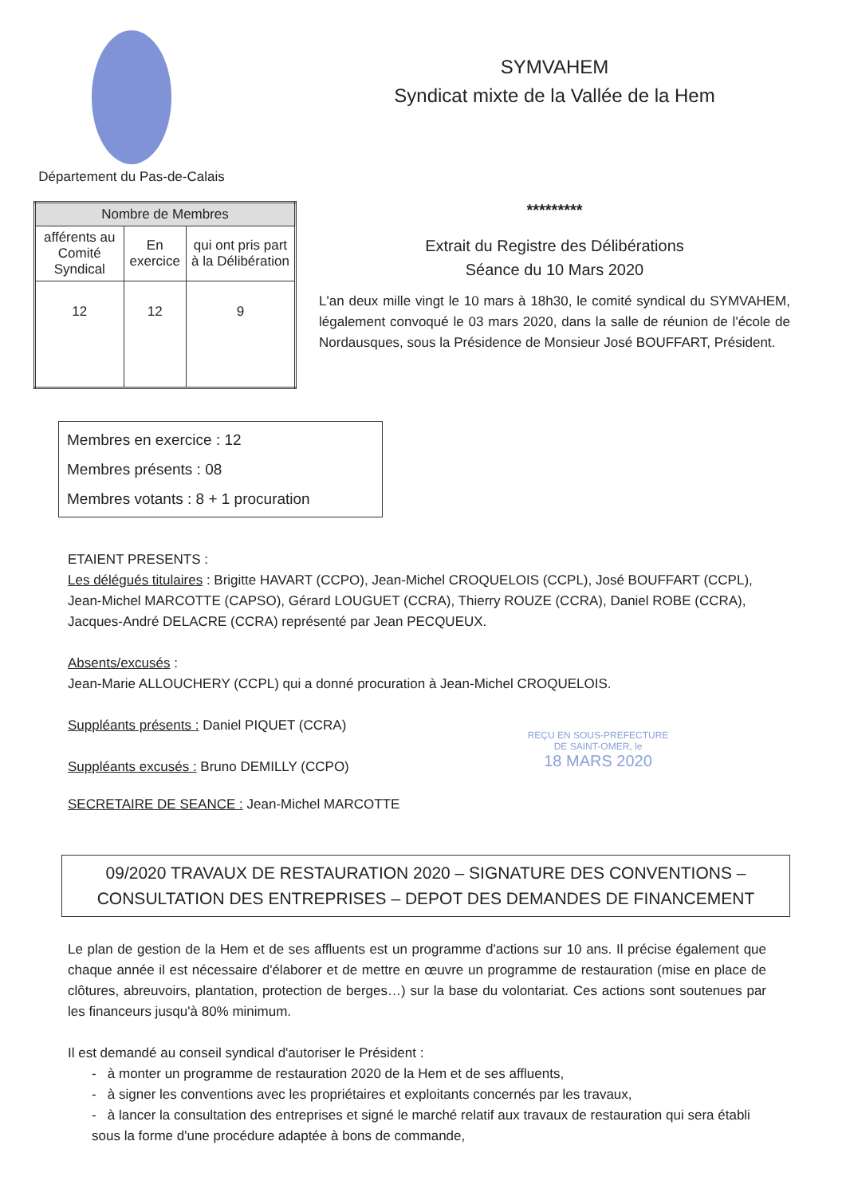Département du Pas-de-Calais
SYMVAHEM
Syndicat mixte de la Vallée de la Hem
| Nombre de Membres | | |
| --- | --- | --- |
| afférents au Comité Syndical | En exercice | qui ont pris part à la Délibération |
| 12 | 12 | 9 |
*********
Extrait du Registre des Délibérations
Séance du 10 Mars 2020
L'an deux mille vingt le 10 mars à 18h30, le comité syndical du SYMVAHEM, légalement convoqué le 03 mars 2020, dans la salle de réunion de l'école de Nordausques, sous la Présidence de Monsieur José BOUFFART, Président.
Membres en exercice : 12
Membres présents : 08
Membres votants : 8 + 1 procuration
ETAIENT PRESENTS :
Les délégués titulaires : Brigitte HAVART (CCPO), Jean-Michel CROQUELOIS (CCPL), José BOUFFART (CCPL), Jean-Michel MARCOTTE (CAPSO), Gérard LOUGUET (CCRA), Thierry ROUZE (CCRA), Daniel ROBE (CCRA), Jacques-André DELACRE (CCRA) représenté par Jean PECQUEUX.
Absents/excusés :
Jean-Marie ALLOUCHERY (CCPL) qui a donné procuration à Jean-Michel CROQUELOIS.
Suppléants présents : Daniel PIQUET (CCRA)
Suppléants excusés : Bruno DEMILLY (CCPO)
REÇU EN SOUS-PREFECTURE DE SAINT-OMER, le
18 MARS 2020
SECRETAIRE DE SEANCE : Jean-Michel MARCOTTE
09/2020 TRAVAUX DE RESTAURATION 2020 – SIGNATURE DES CONVENTIONS – CONSULTATION DES ENTREPRISES – DEPOT DES DEMANDES DE FINANCEMENT
Le plan de gestion de la Hem et de ses affluents est un programme d'actions sur 10 ans. Il précise également que chaque année il est nécessaire d'élaborer et de mettre en œuvre un programme de restauration (mise en place de clôtures, abreuvoirs, plantation, protection de berges…) sur la base du volontariat. Ces actions sont soutenues par les financeurs jusqu'à 80% minimum.
Il est demandé au conseil syndical d'autoriser le Président :
- à monter un programme de restauration 2020 de la Hem et de ses affluents,
- à signer les conventions avec les propriétaires et exploitants concernés par les travaux,
- à lancer la consultation des entreprises et signé le marché relatif aux travaux de restauration qui sera établi sous la forme d'une procédure adaptée à bons de commande,